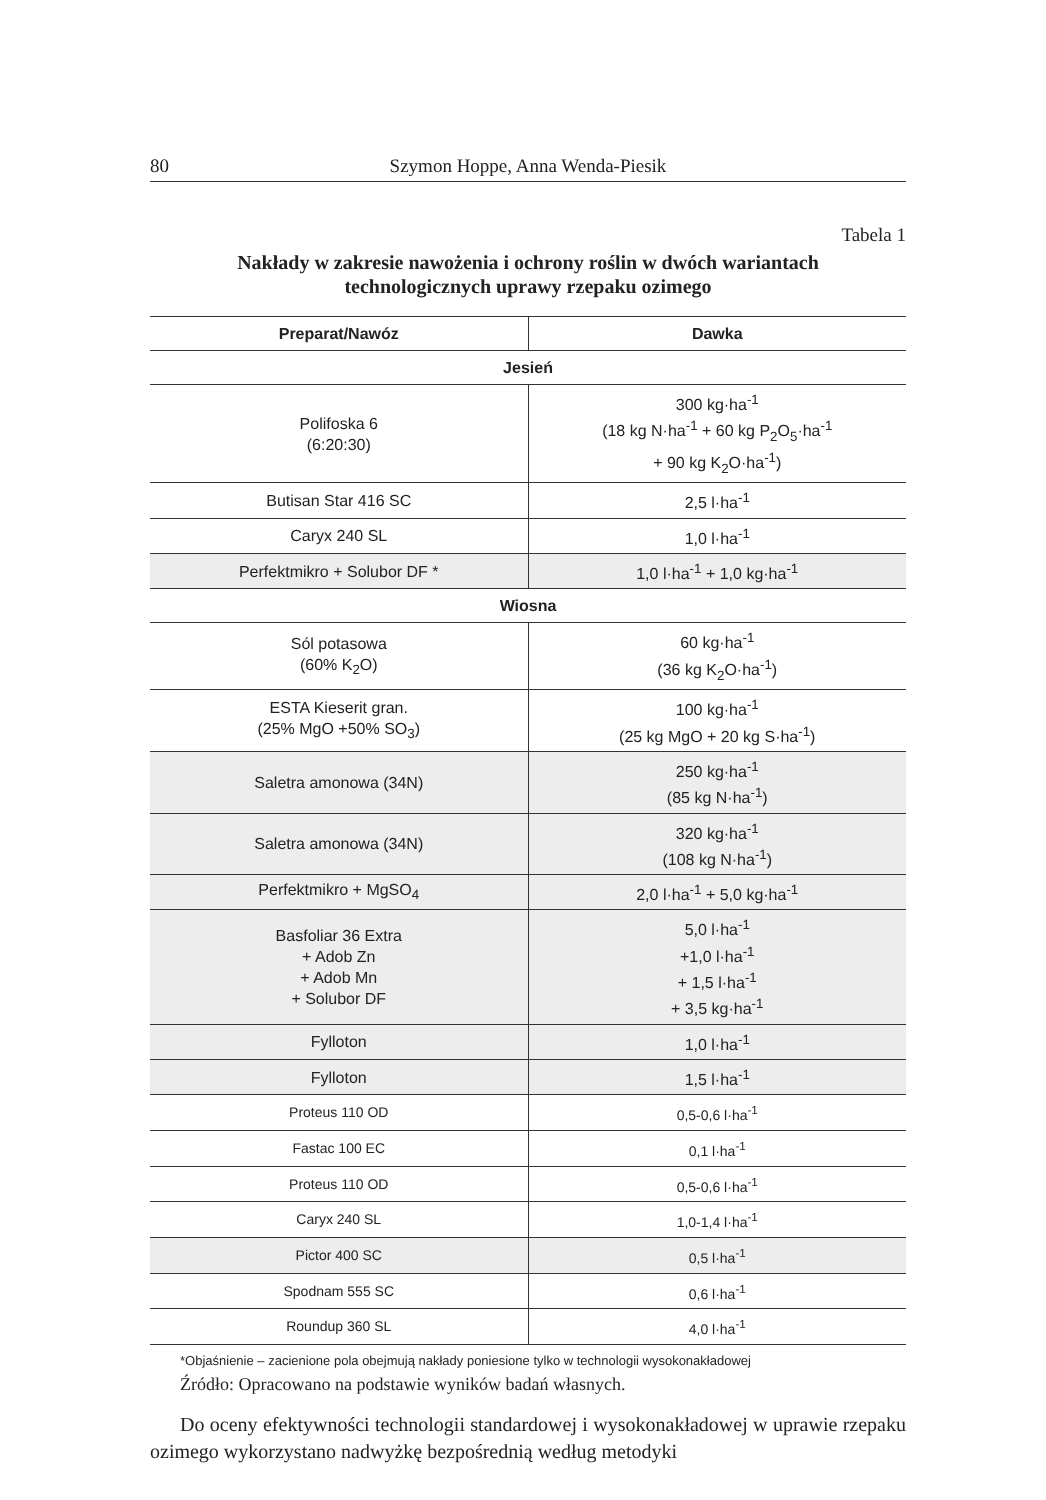80 Szymon Hoppe, Anna Wenda-Piesik
Tabela 1
Nakłady w zakresie nawożenia i ochrony roślin w dwóch wariantach
technologicznych uprawy rzepaku ozimego
| Preparat/Nawóz | Dawka |
| --- | --- |
| Jesień | |
| Polifoska 6 (6:20:30) | 300 kg·ha<sup>-1</sup> (18 kg N·ha<sup>-1</sup> + 60 kg P<sub>2</sub>O<sub>5</sub>·ha<sup>-1</sup> + 90 kg K<sub>2</sub>O·ha<sup>-1</sup>) |
| Butisan Star 416 SC | 2,5 l·ha<sup>-1</sup> |
| Caryx 240 SL | 1,0 l·ha<sup>-1</sup> |
| Perfektmikro + Solubor DF * | 1,0 l·ha<sup>-1</sup> + 1,0 kg·ha<sup>-1</sup> |
| Wiosna | |
| Sól potasowa (60% K<sub>2</sub>O) | 60 kg·ha<sup>-1</sup> (36 kg K<sub>2</sub>O·ha<sup>-1</sup>) |
| ESTA Kieserit gran. (25% MgO +50% SO<sub>3</sub>) | 100 kg·ha<sup>-1</sup> (25 kg MgO + 20 kg S·ha<sup>-1</sup>) |
| Saletra amonowa (34N) | 250 kg·ha<sup>-1</sup> (85 kg N·ha<sup>-1</sup>) |
| Saletra amonowa (34N) | 320 kg·ha<sup>-1</sup> (108 kg N·ha<sup>-1</sup>) |
| Perfektmikro + MgSO<sub>4</sub> | 2,0 l·ha<sup>-1</sup> + 5,0 kg·ha<sup>-1</sup> |
| Basfoliar 36 Extra + Adob Zn + Adob Mn + Solubor DF | 5,0 l·ha<sup>-1</sup> +1,0 l·ha<sup>-1</sup> + 1,5 l·ha<sup>-1</sup> + 3,5 kg·ha<sup>-1</sup> |
| Fylloton | 1,0 l·ha<sup>-1</sup> |
| Fylloton | 1,5 l·ha<sup>-1</sup> |
| Proteus 110 OD | 0,5-0,6 l·ha<sup>-1</sup> |
| Fastac 100 EC | 0,1 l·ha<sup>-1</sup> |
| Proteus 110 OD | 0,5-0,6 l·ha<sup>-1</sup> |
| Caryx 240 SL | 1,0-1,4 l·ha<sup>-1</sup> |
| Pictor 400 SC | 0,5 l·ha<sup>-1</sup> |
| Spodnam 555 SC | 0,6 l·ha<sup>-1</sup> |
| Roundup 360 SL | 4,0 l·ha<sup>-1</sup> |
*Objaśnienie – zacienione pola obejmują nakłady poniesione tylko w technologii wysokonakładowej
Źródło: Opracowano na podstawie wyników badań własnych.
Do oceny efektywności technologii standardowej i wysokonakładowej w uprawie rzepaku ozimego wykorzystano nadwyżkę bezpośrednią według metodyki